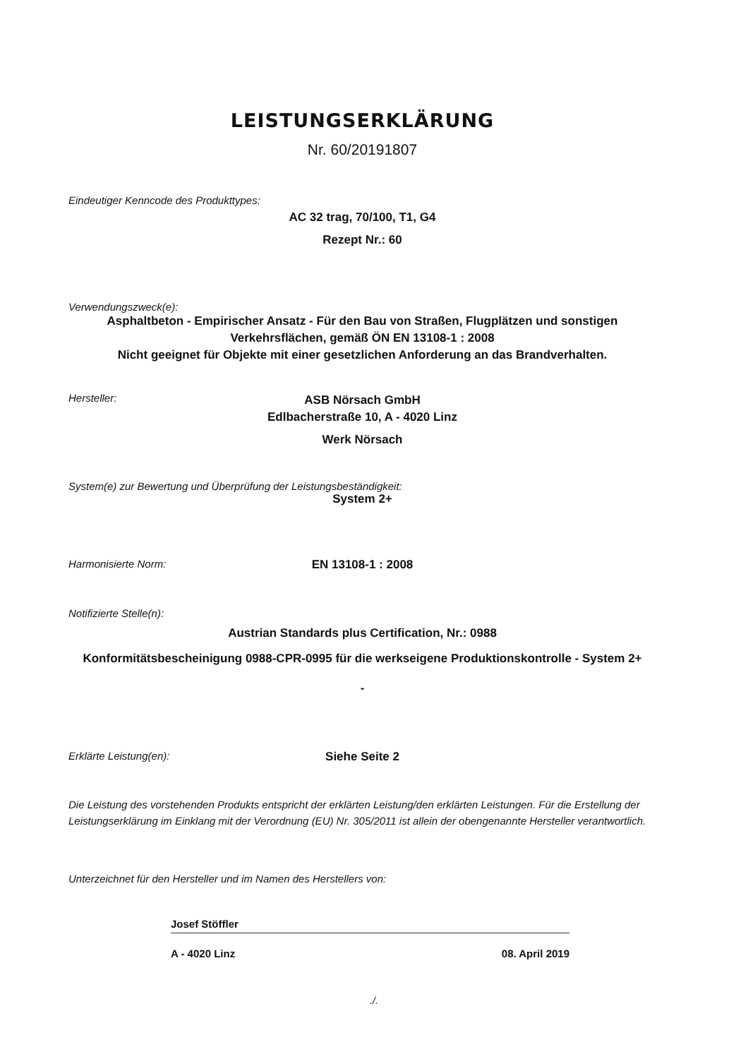LEISTUNGSERKLÄRUNG
Nr. 60/20191807
Eindeutiger Kenncode des Produkttypes:
AC 32 trag, 70/100, T1, G4
Rezept Nr.: 60
Verwendungszweck(e):
Asphaltbeton - Empirischer Ansatz - Für den Bau von Straßen, Flugplätzen und sonstigen Verkehrsflächen, gemäß ÖN EN 13108-1 : 2008
Nicht geeignet für Objekte mit einer gesetzlichen Anforderung an das Brandverhalten.
Hersteller:
ASB Nörsach GmbH
Edlbacherstraße 10, A - 4020 Linz
Werk Nörsach
System(e) zur Bewertung und Überprüfung der Leistungsbeständigkeit:
System 2+
Harmonisierte Norm: EN 13108-1 : 2008
Notifizierte Stelle(n):
Austrian Standards plus Certification, Nr.: 0988
Konformitätsbescheinigung 0988-CPR-0995 für die werkseigene Produktionskontrolle - System 2+
-
Erklärte Leistung(en): Siehe Seite 2
Die Leistung des vorstehenden Produkts entspricht der erklärten Leistung/den erklärten Leistungen. Für die Erstellung der Leistungserklärung im Einklang mit der Verordnung (EU) Nr. 305/2011 ist allein der obengenannte Hersteller verantwortlich.
Unterzeichnet für den Hersteller und im Namen des Herstellers von:
Josef Stöffler
A - 4020 Linz 08. April 2019
./.